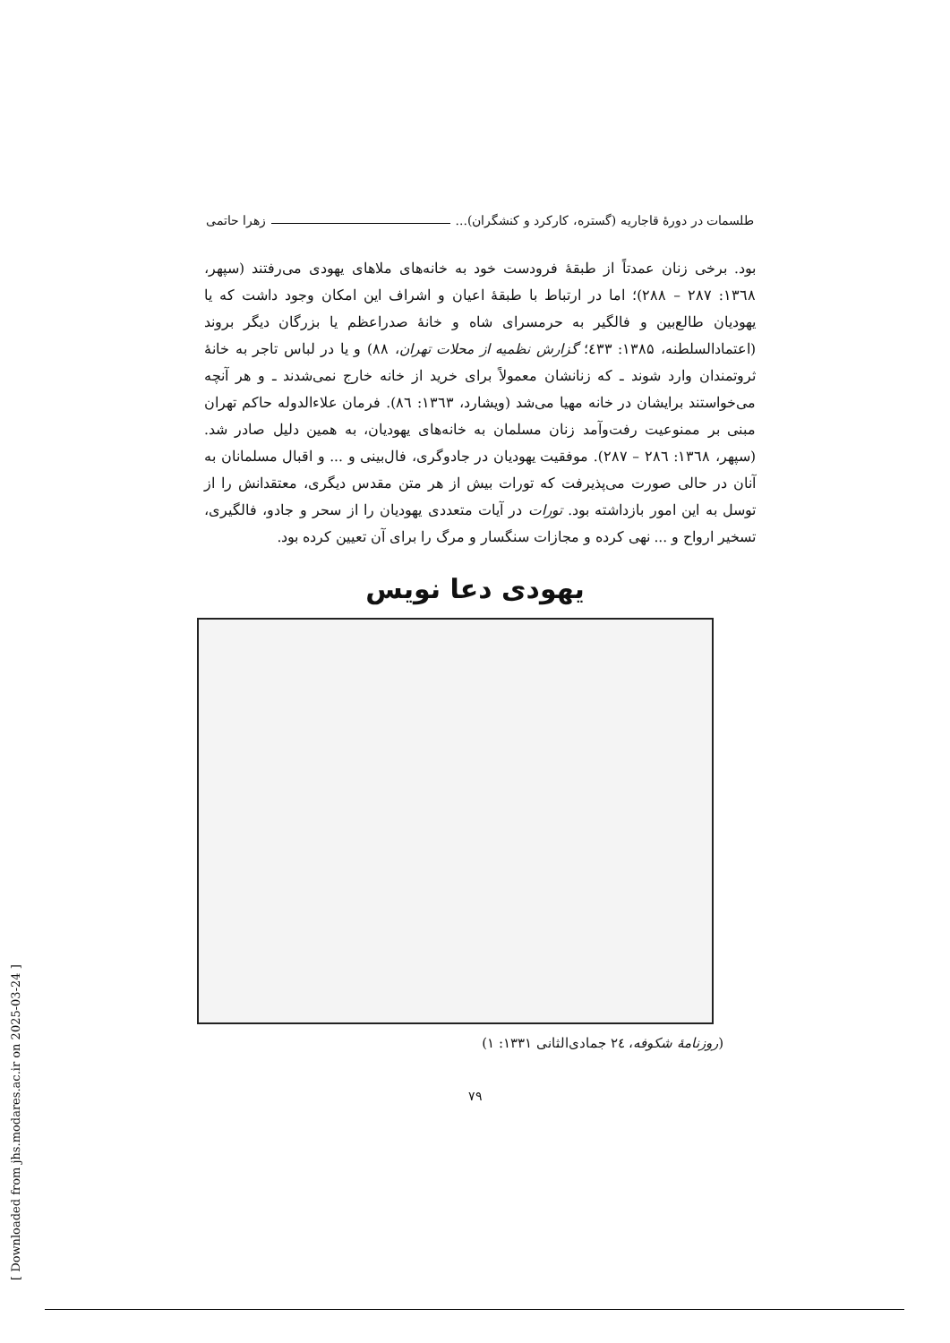طلسمات در دورهٔ قاجاریه (گستره، کارکرد و کنشگران)... زهرا حاتمی
بود. برخی زنان عمدتاً از طبقهٔ فرودست خود به خانه‌های ملاهای یهودی می‌رفتند (سپهر، ۱۳٦۸: ۲۸۷ – ۲۸۸)؛ اما در ارتباط با طبقهٔ اعیان و اشراف این امکان وجود داشت که یا یهودیان طالع‌بین و فالگیر به حرمسرای شاه و خانهٔ صدراعظم یا بزرگان دیگر بروند (اعتمادالسلطنه، ۱۳۸۵: ٤۳۳؛ گزارش نظمیه از محلات تهران، ۸۸) و یا در لباس تاجر به خانهٔ ثروتمندان وارد شوند ـ که زنانشان معمولاً برای خرید از خانه خارج نمی‌شدند ـ و هر آنچه می‌خواستند برایشان در خانه مهیا می‌شد (ویشارد، ۱۳٦۳: ۸٦). فرمان علاءالدوله حاکم تهران مبنی بر ممنوعیت رفت‌وآمد زنان مسلمان به خانه‌های یهودیان، به همین دلیل صادر شد. (سپهر، ۱۳٦۸: ۲۸٦ – ۲۸۷). موفقیت یهودیان در جادوگری، فال‌بینی و ... و اقبال مسلمانان به آنان در حالی صورت می‌پذیرفت که تورات بیش از هر متن مقدس دیگری، معتقدانش را از توسل به این امور بازداشته بود. تورات در آیات متعددی یهودیان را از سحر و جادو، فالگیری، تسخیر ارواح و ... نهی کرده و مجازات سنگسار و مرگ را برای آن تعیین کرده بود.
یهودی دعا نویس
(روزنامهٔ شکوفه، ۲٤ جمادی‌الثانی ۱۳۳۱: ۱)
۷۹
[ Downloaded from jhs.modares.ac.ir on 2025-03-24 ]